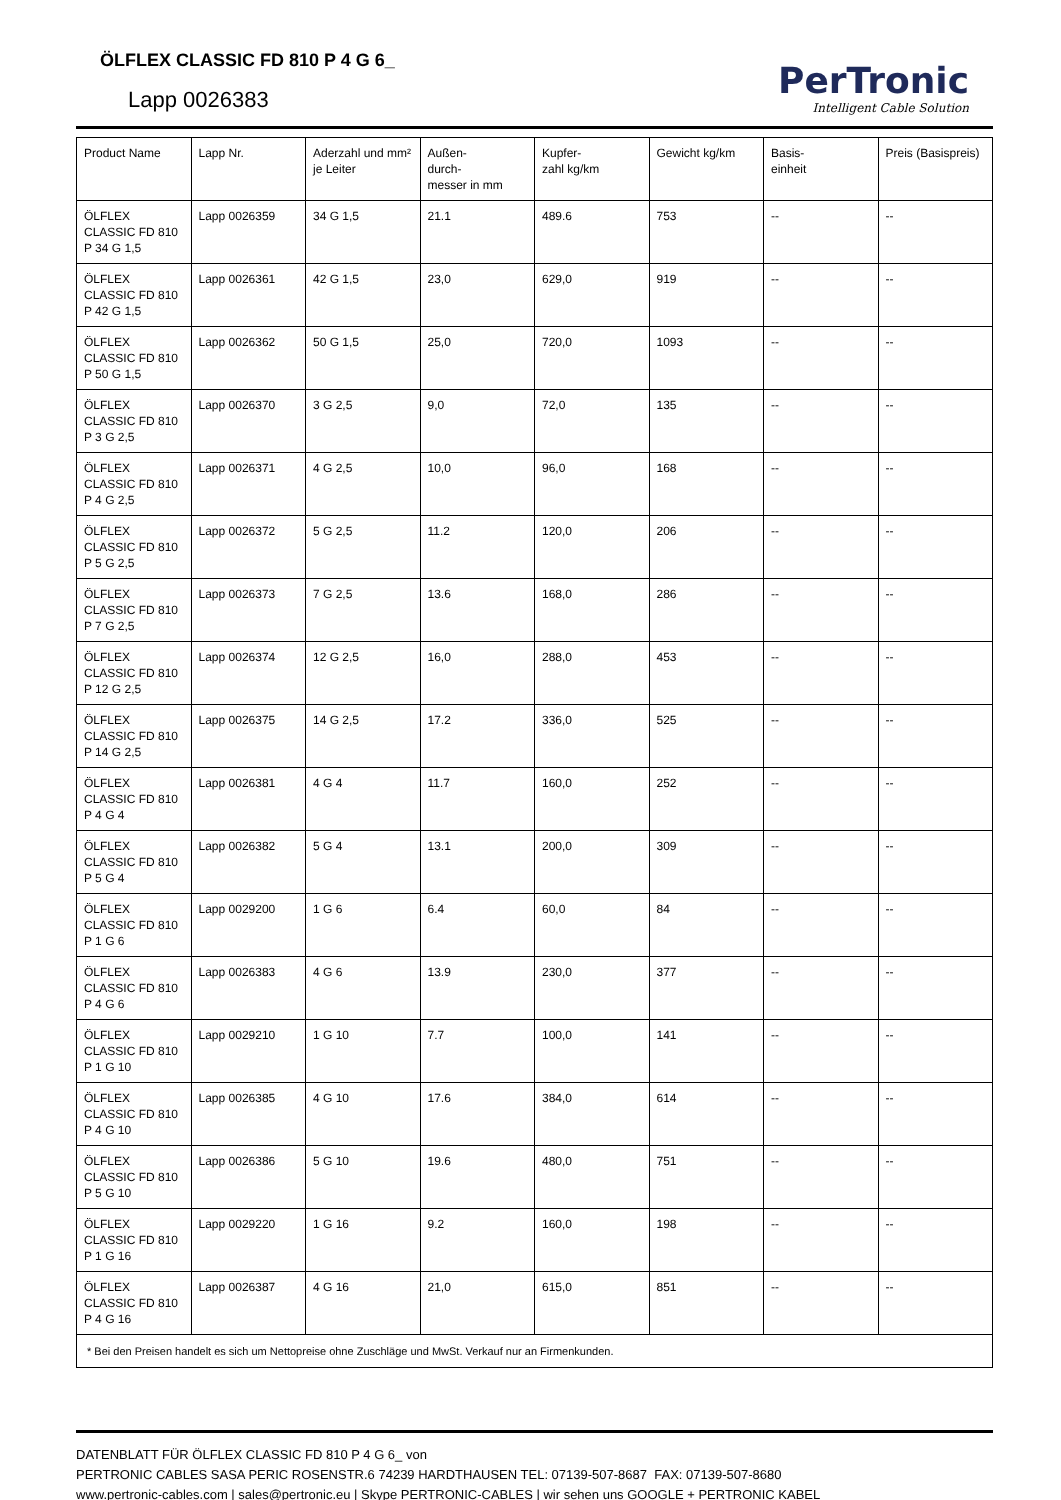ÖLFLEX CLASSIC FD 810 P 4 G 6_
Lapp 0026383
PerTronic
Intelligent Cable Solution
| Product Name | Lapp Nr. | Aderzahl und mm² je Leiter | Außen- durch- messer in mm | Kupfer- zahl kg/km | Gewicht kg/km | Basis- einheit | Preis (Basispreis) |
| --- | --- | --- | --- | --- | --- | --- | --- |
| ÖLFLEX CLASSIC FD 810 P 34 G 1,5 | Lapp 0026359 | 34 G 1,5 | 21.1 | 489.6 | 753 | -- | -- |
| ÖLFLEX CLASSIC FD 810 P 42 G 1,5 | Lapp 0026361 | 42 G 1,5 | 23,0 | 629,0 | 919 | -- | -- |
| ÖLFLEX CLASSIC FD 810 P 50 G 1,5 | Lapp 0026362 | 50 G 1,5 | 25,0 | 720,0 | 1093 | -- | -- |
| ÖLFLEX CLASSIC FD 810 P 3 G 2,5 | Lapp 0026370 | 3 G 2,5 | 9,0 | 72,0 | 135 | -- | -- |
| ÖLFLEX CLASSIC FD 810 P 4 G 2,5 | Lapp 0026371 | 4 G 2,5 | 10,0 | 96,0 | 168 | -- | -- |
| ÖLFLEX CLASSIC FD 810 P 5 G 2,5 | Lapp 0026372 | 5 G 2,5 | 11.2 | 120,0 | 206 | -- | -- |
| ÖLFLEX CLASSIC FD 810 P 7 G 2,5 | Lapp 0026373 | 7 G 2,5 | 13.6 | 168,0 | 286 | -- | -- |
| ÖLFLEX CLASSIC FD 810 P 12 G 2,5 | Lapp 0026374 | 12 G 2,5 | 16,0 | 288,0 | 453 | -- | -- |
| ÖLFLEX CLASSIC FD 810 P 14 G 2,5 | Lapp 0026375 | 14 G 2,5 | 17.2 | 336,0 | 525 | -- | -- |
| ÖLFLEX CLASSIC FD 810 P 4 G 4 | Lapp 0026381 | 4 G 4 | 11.7 | 160,0 | 252 | -- | -- |
| ÖLFLEX CLASSIC FD 810 P 5 G 4 | Lapp 0026382 | 5 G 4 | 13.1 | 200,0 | 309 | -- | -- |
| ÖLFLEX CLASSIC FD 810 P 1 G 6 | Lapp 0029200 | 1 G 6 | 6.4 | 60,0 | 84 | -- | -- |
| ÖLFLEX CLASSIC FD 810 P 4 G 6 | Lapp 0026383 | 4 G 6 | 13.9 | 230,0 | 377 | -- | -- |
| ÖLFLEX CLASSIC FD 810 P 1 G 10 | Lapp 0029210 | 1 G 10 | 7.7 | 100,0 | 141 | -- | -- |
| ÖLFLEX CLASSIC FD 810 P 4 G 10 | Lapp 0026385 | 4 G 10 | 17.6 | 384,0 | 614 | -- | -- |
| ÖLFLEX CLASSIC FD 810 P 5 G 10 | Lapp 0026386 | 5 G 10 | 19.6 | 480,0 | 751 | -- | -- |
| ÖLFLEX CLASSIC FD 810 P 1 G 16 | Lapp 0029220 | 1 G 16 | 9.2 | 160,0 | 198 | -- | -- |
| ÖLFLEX CLASSIC FD 810 P 4 G 16 | Lapp 0026387 | 4 G 16 | 21,0 | 615,0 | 851 | -- | -- |
| * Bei den Preisen handelt es sich um Nettopreise ohne Zuschläge und MwSt. Verkauf nur an Firmenkunden. | | | | | | | |
DATENBLATT FÜR ÖLFLEX CLASSIC FD 810 P 4 G 6_ von
PERTRONIC CABLES SASA PERIC ROSENSTR.6 74239 HARDTHAUSEN TEL: 07139-507-8687 FAX: 07139-507-8680
www.pertronic-cables.com | sales@pertronic.eu | Skype PERTRONIC-CABLES | wir sehen uns GOOGLE + PERTRONIC KABEL